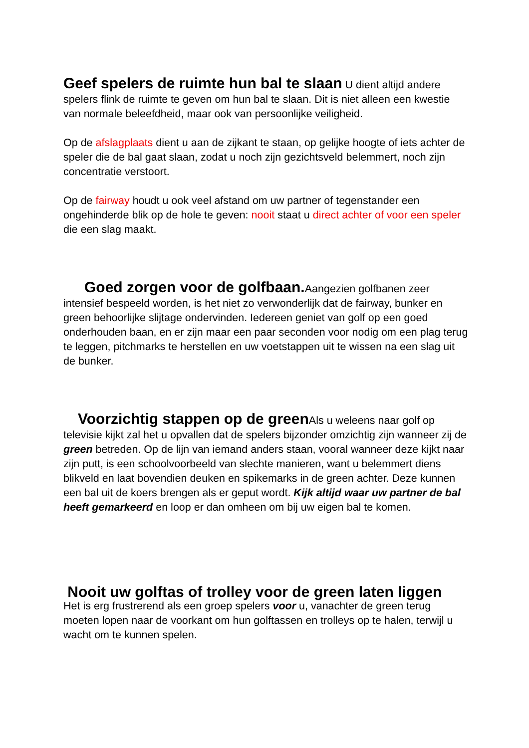Geef spelers de ruimte hun bal te slaan U dient altijd andere spelers flink de ruimte te geven om hun bal te slaan. Dit is niet alleen een kwestie van normale beleefdheid, maar ook van persoonlijke veiligheid.
Op de afslagplaats dient u aan de zijkant te staan, op gelijke hoogte of iets achter de speler die de bal gaat slaan, zodat u noch zijn gezichtsveld belemmert, noch zijn concentratie verstoort.
Op de fairway houdt u ook veel afstand om uw partner of tegenstander een ongehinderde blik op de hole te geven: nooit staat u direct achter of voor een speler die een slag maakt.
Goed zorgen voor de golfbaan. Aangezien golfbanen zeer intensief bespeeld worden, is het niet zo verwonderlijk dat de fairway, bunker en green behoorlijke slijtage ondervinden. Iedereen geniet van golf op een goed onderhouden baan, en er zijn maar een paar seconden voor nodig om een plag terug te leggen, pitchmarks te herstellen en uw voetstappen uit te wissen na een slag uit de bunker.
Voorzichtig stappen op de green Als u weleens naar golf op televisie kijkt zal het u opvallen dat de spelers bijzonder omzichtig zijn wanneer zij de green betreden. Op de lijn van iemand anders staan, vooral wanneer deze kijkt naar zijn putt, is een schoolvoorbeeld van slechte manieren, want u belemmert diens blikveld en laat bovendien deuken en spikemarks in de green achter. Deze kunnen een bal uit de koers brengen als er geput wordt. Kijk altijd waar uw partner de bal heeft gemarkeerd en loop er dan omheen om bij uw eigen bal te komen.
Nooit uw golftas of trolley voor de green laten liggen
Het is erg frustrerend als een groep spelers voor u, vanachter de green terug moeten lopen naar de voorkant om hun golftassen en trolleys op te halen, terwijl u wacht om te kunnen spelen.